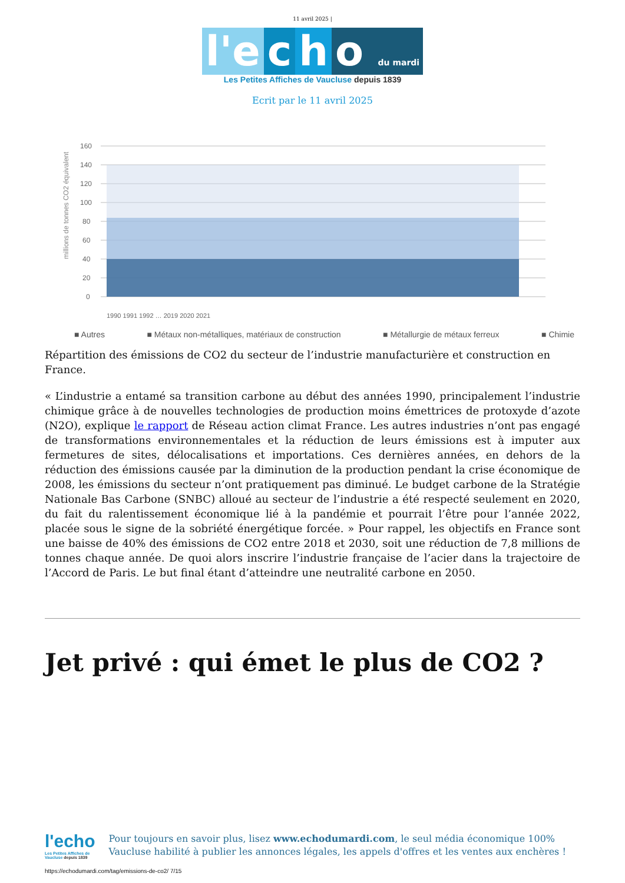11 avril 2025 |
l'e c h o du mardi
Les Petites Affiches de Vaucluse depuis 1839
Ecrit par le 11 avril 2025
millions de tonnes CO2 équivalent
160
140
120
100
80
60
40
20
0
1990 1991 1992 … 2019 2020 2021
■ Autres ■ Métaux non-métalliques, matériaux de construction ■ Métallurgie de métaux ferreux ■ Chimie
Répartition des émissions de CO2 du secteur de l’industrie manufacturière et construction en France.
« L’industrie a entamé sa transition carbone au début des années 1990, principalement l’industrie chimique grâce à de nouvelles technologies de production moins émettrices de protoxyde d’azote (N2O), explique le rapport de Réseau action climat France. Les autres industries n’ont pas engagé de transformations environnementales et la réduction de leurs émissions est à imputer aux fermetures de sites, délocalisations et importations. Ces dernières années, en dehors de la réduction des émissions causée par la diminution de la production pendant la crise économique de 2008, les émissions du secteur n’ont pratiquement pas diminué. Le budget carbone de la Stratégie Nationale Bas Carbone (SNBC) alloué au secteur de l’industrie a été respecté seulement en 2020, du fait du ralentissement économique lié à la pandémie et pourrait l’être pour l’année 2022, placée sous le signe de la sobriété énergétique forcée. » Pour rappel, les objectifs en France sont une baisse de 40% des émissions de CO2 entre 2018 et 2030, soit une réduction de 7,8 millions de tonnes chaque année. De quoi alors inscrire l’industrie française de l’acier dans la trajectoire de l’Accord de Paris. Le but final étant d’atteindre une neutralité carbone en 2050.
Jet privé : qui émet le plus de CO2 ?
l'echo
Les Petites Affiches de Vaucluse depuis 1839
Pour toujours en savoir plus, lisez www.echodumardi.com, le seul média économique 100% Vaucluse habilité à publier les annonces légales, les appels d'offres et les ventes aux enchères !
https://echodumardi.com/tag/emissions-de-co2/ 7/15